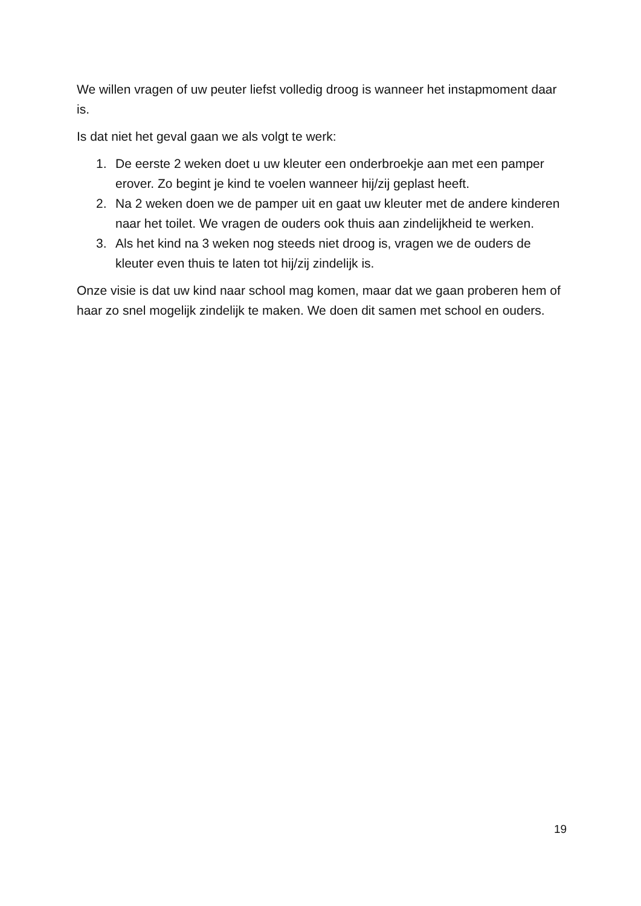We willen vragen of uw peuter liefst volledig droog is wanneer het instapmoment daar is.
Is dat niet het geval gaan we als volgt te werk:
1. De eerste 2 weken doet u uw kleuter een onderbroekje aan met een pamper erover. Zo begint je kind te voelen wanneer hij/zij geplast heeft.
2. Na 2 weken doen we de pamper uit en gaat uw kleuter met de andere kinderen naar het toilet. We vragen de ouders ook thuis aan zindelijkheid te werken.
3. Als het kind na 3 weken nog steeds niet droog is, vragen we de ouders de kleuter even thuis te laten tot hij/zij zindelijk is.
Onze visie is dat uw kind naar school mag komen, maar dat we gaan proberen hem of haar zo snel mogelijk zindelijk te maken. We doen dit samen met school en ouders.
19